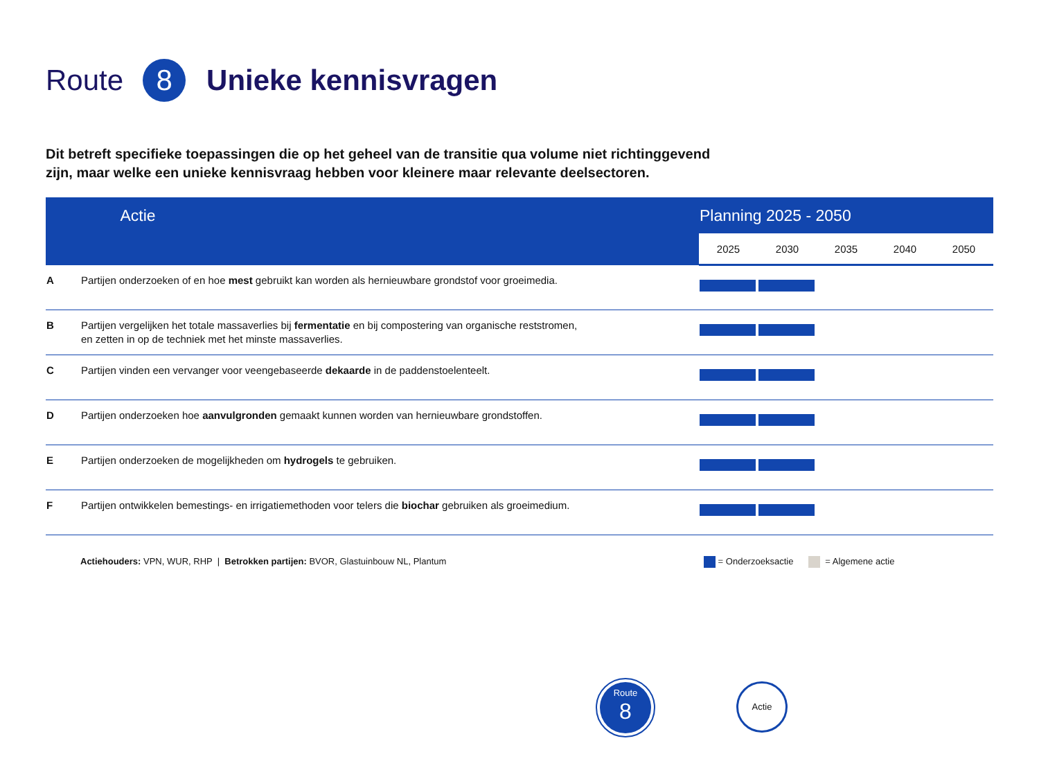Route 8 Unieke kennisvragen
Dit betreft specifieke toepassingen die op het geheel van de transitie qua volume niet richtinggevend
zijn, maar welke een unieke kennisvraag hebben voor kleinere maar relevante deelsectoren.
| | Actie | Planning 2025 - 2050 | | | | |
| --- | --- | --- | --- | --- | --- | --- |
| | | 2025 | 2030 | 2035 | 2040 | 2050 |
| A | Partijen onderzoeken of en hoe mest gebruikt kan worden als hernieuwbare grondstof voor groeimedia. | | | | | |
| B | Partijen vergelijken het totale massaverlies bij fermentatie en bij compostering van organische reststromen, en zetten in op de techniek met het minste massaverlies. | | | | | |
| C | Partijen vinden een vervanger voor veengebaseerde dekaarde in de paddenstoelenteelt. | | | | | |
| D | Partijen onderzoeken hoe aanvulgronden gemaakt kunnen worden van hernieuwbare grondstoffen. | | | | | |
| E | Partijen onderzoeken de mogelijkheden om hydrogels te gebruiken. | | | | | |
| F | Partijen ontwikkelen bemestings- en irrigatiemethoden voor telers die biochar gebruiken als groeimedium. | | | | | |
Actiehouders: VPN, WUR, RHP | Betrokken partijen: BVOR, Glastuinbouw NL, Plantum
= Onderzoeksactie = Algemene actie
Route
8
Actie